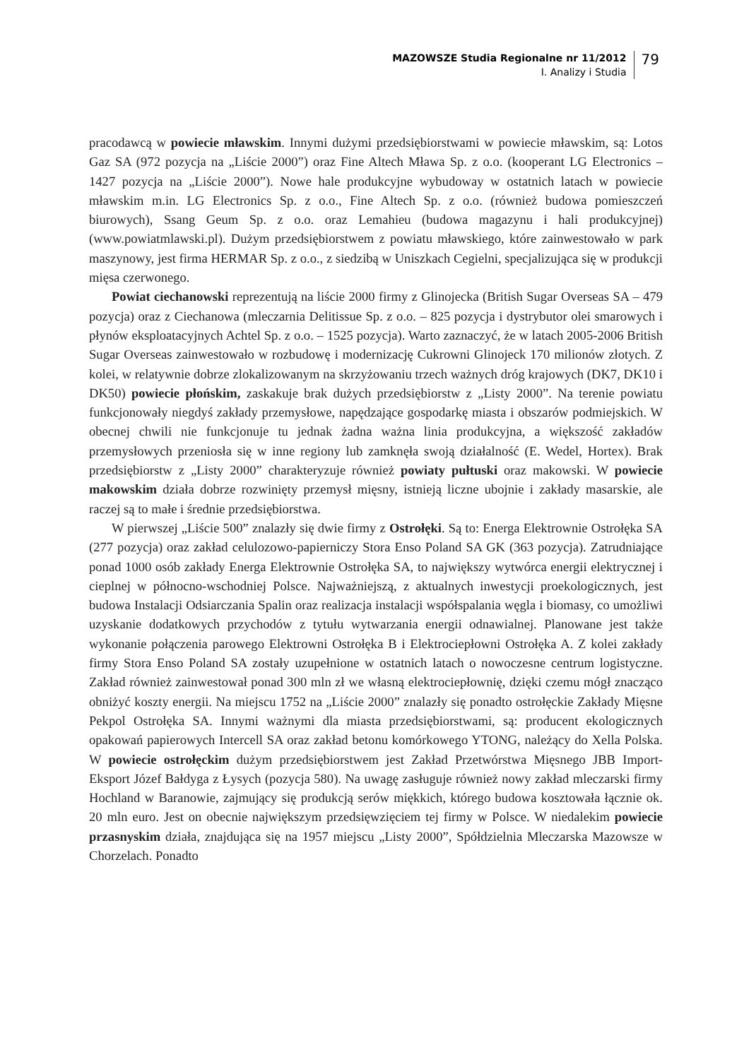MAZOWSZE Studia Regionalne nr 11/2012
I. Analizy i Studia
79
pracodawcą w powiecie mławskim. Innymi dużymi przedsiębiorstwami w powiecie mławskim, są: Lotos Gaz SA (972 pozycja na „Liście 2000”) oraz Fine Altech Mława Sp. z o.o. (kooperant LG Electronics – 1427 pozycja na „Liście 2000”). Nowe hale produkcyjne wybudoway w ostatnich latach w powiecie mławskim m.in. LG Electronics Sp. z o.o., Fine Altech Sp. z o.o. (również budowa pomieszczeń biurowych), Ssang Geum Sp. z o.o. oraz Lemahieu (budowa magazynu i hali produkcyjnej) (www.powiatmlawski.pl). Dużym przedsiębiorstwem z powiatu mławskiego, które zainwestowało w park maszynowy, jest firma HERMAR Sp. z o.o., z siedzibą w Uniszkach Cegielni, specjalizująca się w produkcji mięsa czerwonego.
Powiat ciechanowski reprezentują na liście 2000 firmy z Glinojecka (British Sugar Overseas SA – 479 pozycja) oraz z Ciechanowa (mleczarnia Delitissue Sp. z o.o. – 825 pozycja i dystrybutor olei smarowych i płynów eksploatacyjnych Achtel Sp. z o.o. – 1525 pozycja). Warto zaznaczyć, że w latach 2005-2006 British Sugar Overseas zainwestowało w rozbudowę i modernizację Cukrowni Glinojeck 170 milionów złotych. Z kolei, w relatywnie dobrze zlokalizowanym na skrzyżowaniu trzech ważnych dróg krajowych (DK7, DK10 i DK50) powiecie płońskim, zaskakuje brak dużych przedsiębiorstw z „Listy 2000”. Na terenie powiatu funkcjonowały niegdyś zakłady przemysłowe, napędzające gospodarkę miasta i obszarów podmiejskich. W obecnej chwili nie funkcjonuje tu jednak żadna ważna linia produkcyjna, a większość zakładów przemysłowych przeniosła się w inne regiony lub zamknęła swoją działalność (E. Wedel, Hortex). Brak przedsiębiorstw z „Listy 2000” charakteryzuje również powiaty pułtuski oraz makowski. W powiecie makowskim działa dobrze rozwinięty przemysł mięsny, istnieją liczne ubojnie i zakłady masarskie, ale raczej są to małe i średnie przedsiębiorstwa.
W pierwszej „Liście 500” znalazły się dwie firmy z Ostrołęki. Są to: Energa Elektrownie Ostrołęka SA (277 pozycja) oraz zakład celulozowo-papierniczy Stora Enso Poland SA GK (363 pozycja). Zatrudniające ponad 1000 osób zakłady Energa Elektrownie Ostrołęka SA, to największy wytwórca energii elektrycznej i cieplnej w północno-wschodniej Polsce. Najważniejszą, z aktualnych inwestycji proekologicznych, jest budowa Instalacji Odsiarczania Spalin oraz realizacja instalacji współspalania węgla i biomasy, co umożliwi uzyskanie dodatkowych przychodów z tytułu wytwarzania energii odnawialnej. Planowane jest także wykonanie połączenia parowego Elektrowni Ostrołęka B i Elektrociepłowni Ostrołęka A. Z kolei zakłady firmy Stora Enso Poland SA zostały uzupełnione w ostatnich latach o nowoczesne centrum logistyczne. Zakład również zainwestował ponad 300 mln zł we własną elektrociepłownię, dzięki czemu mógł znacząco obniżyć koszty energii. Na miejscu 1752 na „Liście 2000” znalazły się ponadto ostrołęckie Zakłady Mięsne Pekpol Ostrołęka SA. Innymi ważnymi dla miasta przedsiębiorstwami, są: producent ekologicznych opakowań papierowych Intercell SA oraz zakład betonu komórkowego YTONG, należący do Xella Polska. W powiecie ostrołęckim dużym przedsiębiorstwem jest Zakład Przetwórstwa Mięsnego JBB Import-Eksport Józef Bałdyga z Łysych (pozycja 580). Na uwagę zasługuje również nowy zakład mleczarski firmy Hochland w Baranowie, zajmujący się produkcją serów miękkich, którego budowa kosztowała łącznie ok. 20 mln euro. Jest on obecnie największym przedsięwzięciem tej firmy w Polsce. W niedalekim powiecie przasnyskim działa, znajdująca się na 1957 miejscu „Listy 2000”, Spółdzielnia Mleczarska Mazowsze w Chorzelach. Ponadto